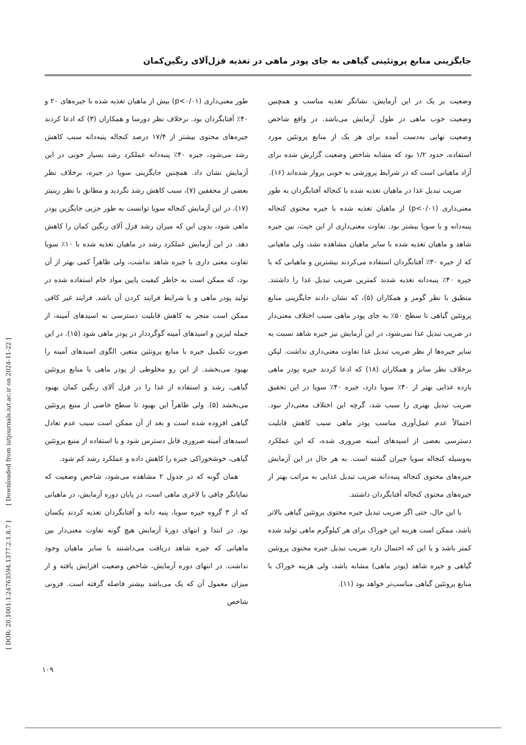جایگزینی منابع پروتئینی گیاهی به جای پودر ماهی در تغذیه قزل‌آلای رنگین‌کمان
طور معنی‌داری (p<۰/۰۱) بیش از ماهیان تغذیه شده با جیره‌های ۲۰ و ۴۰٪ آفتابگردان بود. برخلاف نظر دورسا و همکاران (۳) که ادعا کردند جیره‌های محتوی بیشتر از ۱۷/۴ درصد کنجاله پنبه‌دانه سبب کاهش رشد می‌شود، جیره ۴۰٪ پنبه‌دانه عملکرد رشد بسیار خوبی در این آزمایش نشان داد. همچنین جایگزینی سویا در جیره، برخلاف نظر بعضی از محققین (۷)، سبب کاهش رشد نگردید و مطابق با نظر رینیتز (۱۷)، در این آزمایش کنجاله سویا توانست به طور جزیی جایگزین پودر ماهی شود، بدون این که میزان رشد قزل آلای رنگین کمان را کاهش دهد. در این آزمایش عملکرد رشد در ماهیان تغذیه شده با ۱۰٪ سویا تفاوت معنی داری با جیره شاهد نداشت، ولی ظاهراً کمی بهتر از آن بود، که ممکن است به خاطر کیفیت پایین مواد خام استفاده شده در تولید پودر ماهی و یا شرایط فرایند کردن آن باشد. فرایند غیر کافی ممکن است منجر به کاهش قابلیت دسترسی به اسیدهای آمینه، از جمله لیزین و اسیدهای آمینه گوگرددار در پودر ماهی شود (۱۵). در این صورت تکمیل جیره با منابع پروتئین متغیر، الگوی اسیدهای آمینه را بهبود می‌بخشد. از این رو مخلوطی از پودر ماهی با منابع پروتئین گیاهی، رشد و استفاده از غذا را در قزل آلای رنگین کمان بهبود می‌بخشد (۵). ولی ظاهراً این بهبود تا سطح خاصی از منبع پروتئین گیاهی افزوده شده است و بعد از آن ممکن است سبب عدم تعادل اسیدهای آمینه ضروری قابل دسترس شود و یا استفاده از منبع پروتئین گیاهی، خوشخوراکی جیره را کاهش داده و عملکرد رشد کم شود.
همان گونه که در جدول ۲ مشاهده می‌شود، شاخص وضعیت که نمایانگر چاقی یا لاغری ماهی است، در پایان دوره آزمایش، در ماهیانی که از ۳ گروه جیره سویا، پنبه دانه و آفتابگردان تغذیه کردند یکسان بود. در ابتدا و انتهای دورهٔ آزمایش هیچ گونه تفاوت معنی‌دار بین ماهیانی که جیره شاهد دریافت می‌داشتند با سایر ماهیان وجود نداشت. در انتهای دوره آزمایش، شاخص وضعیت افزایش یافته و از میزان معمول آن که یک می‌باشد بیشتر فاصله گرفته است. فزونی شاخص
وضعیت بر یک در این آزمایش، نشانگر تغذیه مناسب و همچنین وضعیت خوب ماهی در طول آزمایش می‌باشد. در واقع شاخص وضعیت نهایی به‌دست آمده برای هر یک از منابع پروتئین مورد استفاده، حدود ۱/۲ بود که مشابه شاخص وضعیت گزارش شده برای آزاد ماهیانی است که در شرایط پرورشی به خوبی پروار شده‌اند (۱۶).
ضریب تبدیل غذا در ماهیان تغذیه شده با کنجاله آفتابگردان به طور معنی‌داری (p<۰/۰۱) از ماهیان تغذیه شده با جیره محتوی کنجاله پنبه‌دانه و یا سویا بیشتر بود. تفاوت معنی‌داری از این حیث، بین جیره شاهد و ماهیان تغذیه شده با سایر ماهیان مشاهده نشد، ولی ماهیانی که از جیره ۳۰٪ آفتابگردان استفاده می‌کردند بیشترین و ماهیانی که با جیره ۴۰٪ پنبه‌دانه تغذیه شدند کمترین ضریب تبدیل غذا را داشتند. منطبق با نظر گومز و همکاران (۵)، که نشان دادند جایگزینی منابع پروتئین گیاهی تا سطح ۵۰٪ به جای پودر ماهی سبب اختلاف معنی‌دار در ضریب تبدیل غذا نمی‌شود، در این آزمایش نیز جیره شاهد نسبت به سایر جیره‌ها از نظر ضریب تبدیل غذا تفاوت معنی‌داری نداشت. لیکن برخلاف نظر سانز و همکاران (۱۸) که ادعا کردند جیره پودر ماهی بازده غذایی بهتر از ۴۰٪ سویا دارد، جیره ۴۰٪ سویا در این تحقیق ضریب تبدیل بهتری را سبب شد، گرچه این اختلاف معنی‌دار نبود. احتمالاً عدم عمل‌آوری مناسب پودر ماهی سبب کاهش قابلیت دسترسی بعضی از اسیدهای آمینه ضروری شده، که این عملکرد به‌وسیله کنجاله سویا جبران گشته است. به هر حال در این آزمایش جیره‌های محتوی کنجاله پنبه‌دانه ضریب تبدیل غذایی به مراتب بهتر از جیره‌های محتوی کنجاله آفتابگردان داشتند.
با این حال، حتی اگر ضریب تبدیل جیره محتوی پروتئین گیاهی بالاتر باشد، ممکن است هزینه این خوراک برای هر کیلوگرم ماهی تولید شده کمتر باشد و یا این که احتمال دارد ضریب تبدیل جیره محتوی پروتئین گیاهی و جیره شاهد (پودر ماهی) مشابه باشد، ولی هزینه خوراک با منابع پروتئین گیاهی مناسب‌تر خواهد بود (۱۱).
[ DOR: 20.1001.1.24763594.1377.2.1.8.7 ] [ Downloaded from iutjournals.iut.ac.ir on 2024-11-22 ]
۱۰۹